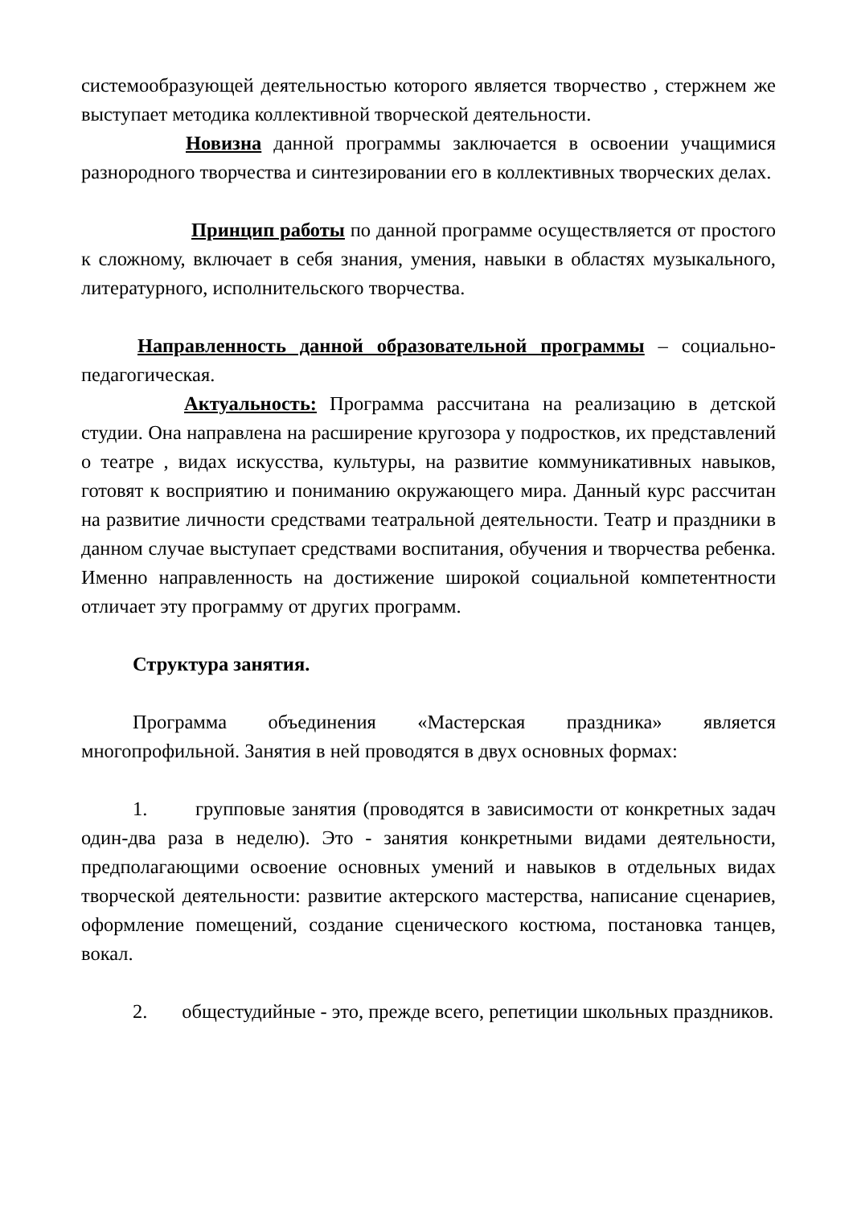системообразующей деятельностью которого является творчество , стержнем же выступает методика коллективной творческой деятельности.
Новизна данной программы заключается в освоении учащимися разнородного творчества и синтезировании его в коллективных творческих делах.
Принцип работы по данной программе осуществляется от простого к сложному, включает в себя знания, умения, навыки в областях музыкального, литературного, исполнительского творчества.
Направленность данной образовательной программы – социально-педагогическая.
Актуальность: Программа рассчитана на реализацию в детской студии. Она направлена на расширение кругозора у подростков, их представлений о театре , видах искусства, культуры, на развитие коммуникативных навыков, готовят к восприятию и пониманию окружающего мира. Данный курс рассчитан на развитие личности средствами театральной деятельности. Театр и праздники в данном случае выступает средствами воспитания, обучения и творчества ребенка. Именно направленность на достижение широкой социальной компетентности отличает эту программу от других программ.
Структура занятия.
Программа объединения «Мастерская праздника» является многопрофильной. Занятия в ней проводятся в двух основных формах:
1. групповые занятия (проводятся в зависимости от конкретных задач один-два раза в неделю). Это - занятия конкретными видами деятельности, предполагающими освоение основных умений и навыков в отдельных видах творческой деятельности: развитие актерского мастерства, написание сценариев, оформление помещений, создание сценического костюма, постановка танцев, вокал.
2. общестудийные - это, прежде всего, репетиции школьных праздников.